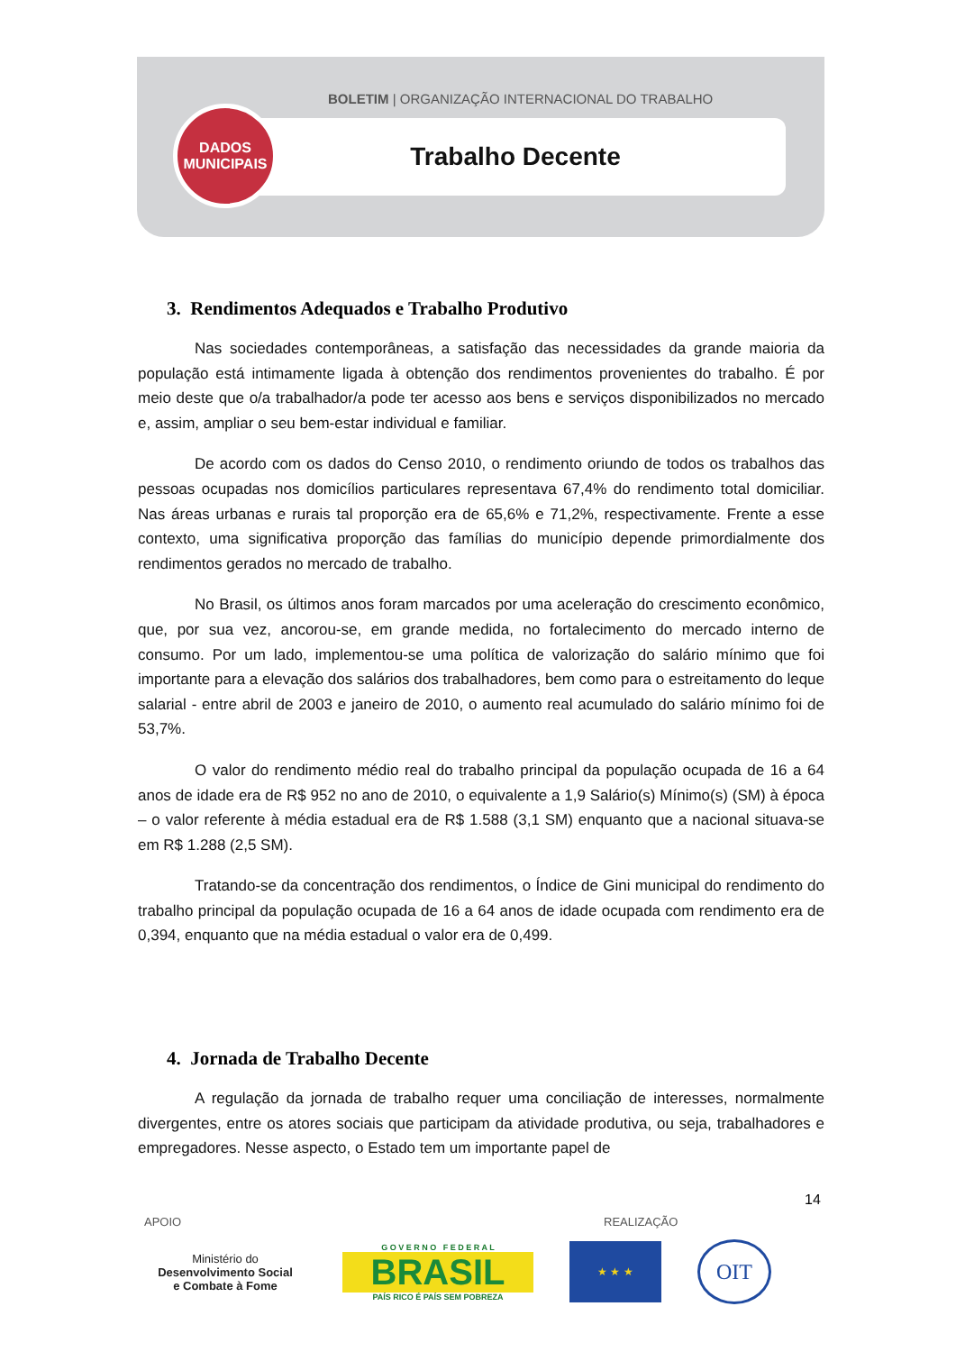BOLETIM | ORGANIZAÇÃO INTERNACIONAL DO TRABALHO
Trabalho Decente
DADOS
MUNICIPAIS
3. Rendimentos Adequados e Trabalho Produtivo
Nas sociedades contemporâneas, a satisfação das necessidades da grande maioria da população está intimamente ligada à obtenção dos rendimentos provenientes do trabalho. É por meio deste que o/a trabalhador/a pode ter acesso aos bens e serviços disponibilizados no mercado e, assim, ampliar o seu bem-estar individual e familiar.
De acordo com os dados do Censo 2010, o rendimento oriundo de todos os trabalhos das pessoas ocupadas nos domicílios particulares representava 67,4% do rendimento total domiciliar. Nas áreas urbanas e rurais tal proporção era de 65,6% e 71,2%, respectivamente. Frente a esse contexto, uma significativa proporção das famílias do município depende primordialmente dos rendimentos gerados no mercado de trabalho.
No Brasil, os últimos anos foram marcados por uma aceleração do crescimento econômico, que, por sua vez, ancorou-se, em grande medida, no fortalecimento do mercado interno de consumo. Por um lado, implementou-se uma política de valorização do salário mínimo que foi importante para a elevação dos salários dos trabalhadores, bem como para o estreitamento do leque salarial - entre abril de 2003 e janeiro de 2010, o aumento real acumulado do salário mínimo foi de 53,7%.
O valor do rendimento médio real do trabalho principal da população ocupada de 16 a 64 anos de idade era de R$ 952 no ano de 2010, o equivalente a 1,9 Salário(s) Mínimo(s) (SM) à época – o valor referente à média estadual era de R$ 1.588 (3,1 SM) enquanto que a nacional situava-se em R$ 1.288 (2,5 SM).
Tratando-se da concentração dos rendimentos, o Índice de Gini municipal do rendimento do trabalho principal da população ocupada de 16 a 64 anos de idade ocupada com rendimento era de 0,394, enquanto que na média estadual o valor era de 0,499.
4. Jornada de Trabalho Decente
A regulação da jornada de trabalho requer uma conciliação de interesses, normalmente divergentes, entre os atores sociais que participam da atividade produtiva, ou seja, trabalhadores e empregadores. Nesse aspecto, o Estado tem um importante papel de
14
APOIO REALIZAÇÃO
Ministério do
Desenvolvimento Social
e Combate à Fome
G O V E R N O F E D E R A L
BRASIL
PAÍS RICO É PAÍS SEM POBREZA
★ ★ ★
OIT